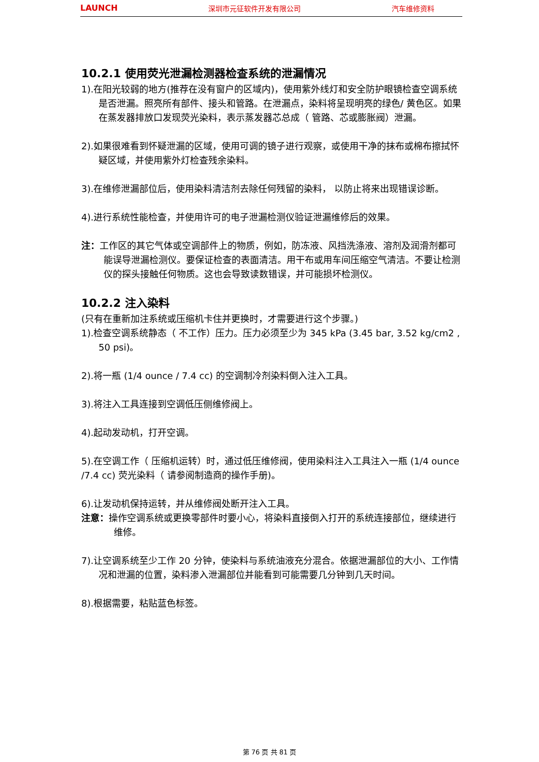LAUNCH 深圳市元征软件开发有限公司 汽车维修资料
10.2.1 使用荧光泄漏检测器检查系统的泄漏情况
1).在阳光较弱的地方(推荐在没有窗户的区域内)，使用紫外线灯和安全防护眼镜检查空调系统是否泄漏。照亮所有部件、接头和管路。在泄漏点，染料将呈现明亮的绿色/ 黄色区。如果在蒸发器排放口发现荧光染料，表示蒸发器芯总成（ 管路、芯或膨胀阀）泄漏。
2).如果很难看到怀疑泄漏的区域，使用可调的镜子进行观察，或使用干净的抹布或棉布擦拭怀疑区域，并使用紫外灯检查残余染料。
3).在维修泄漏部位后，使用染料清洁剂去除任何残留的染料， 以防止将来出现错误诊断。
4).进行系统性能检查，并使用许可的电子泄漏检测仪验证泄漏维修后的效果。
注：工作区的其它气体或空调部件上的物质，例如，防冻液、风挡洗涤液、溶剂及润滑剂都可能误导泄漏检测仪。要保证检查的表面清洁。用干布或用车间压缩空气清洁。不要让检测仪的探头接触任何物质。这也会导致读数错误，并可能损坏检测仪。
10.2.2 注入染料
(只有在重新加注系统或压缩机卡住并更换时，才需要进行这个步骤。)
1).检查空调系统静态（ 不工作）压力。压力必须至少为 345 kPa (3.45 bar, 3.52 kg/cm2 , 50 psi)。
2).将一瓶 (1/4 ounce / 7.4 cc) 的空调制冷剂染料倒入注入工具。
3).将注入工具连接到空调低压侧维修阀上。
4).起动发动机，打开空调。
5).在空调工作（ 压缩机运转）时，通过低压维修阀，使用染料注入工具注入一瓶 (1/4 ounce /7.4 cc) 荧光染料（ 请参阅制造商的操作手册)。
6).让发动机保持运转，并从维修阀处断开注入工具。
注意：操作空调系统或更换零部件时要小心，将染料直接倒入打开的系统连接部位，继续进行维修。
7).让空调系统至少工作 20 分钟，使染料与系统油液充分混合。依据泄漏部位的大小、工作情况和泄漏的位置，染料渗入泄漏部位并能看到可能需要几分钟到几天时间。
8).根据需要，粘贴蓝色标签。
第 76 页 共 81 页